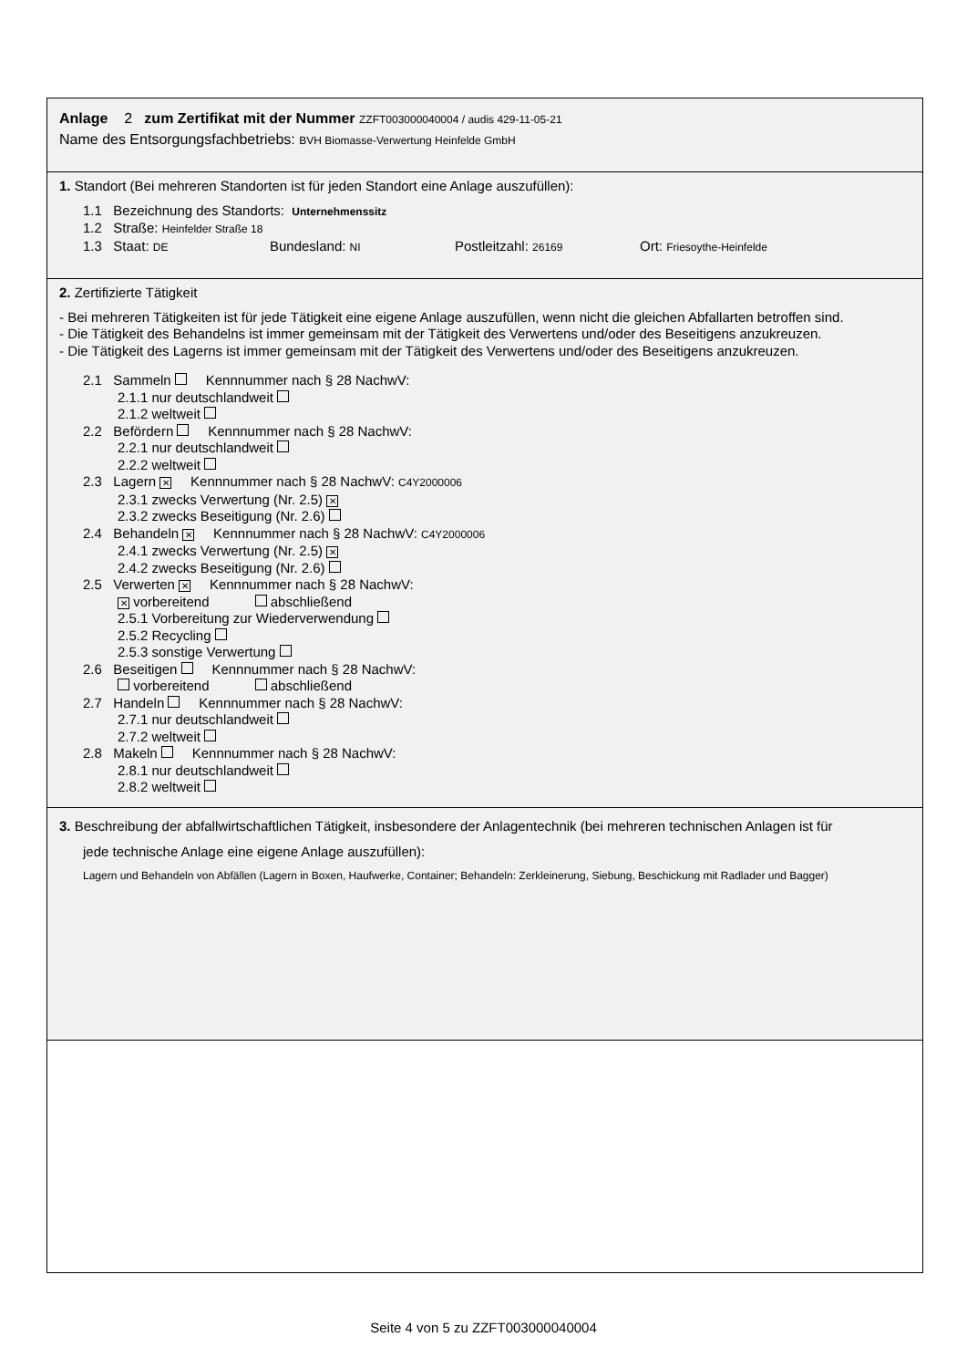Anlage 2 zum Zertifikat mit der Nummer ZZFT003000040004 / audis 429-11-05-21
Name des Entsorgungsfachbetriebs: BVH Biomasse-Verwertung Heinfelde GmbH
1. Standort (Bei mehreren Standorten ist für jeden Standort eine Anlage auszufüllen):
1.1 Bezeichnung des Standorts: Unternehmenssitz
1.2 Straße: Heinfelder Straße 18
1.3 Staat: DE Bundesland: NI Postleitzahl: 26169 Ort: Friesoythe-Heinfelde
2. Zertifizierte Tätigkeit
- Bei mehreren Tätigkeiten ist für jede Tätigkeit eine eigene Anlage auszufüllen, wenn nicht die gleichen Abfallarten betroffen sind.
- Die Tätigkeit des Behandelns ist immer gemeinsam mit der Tätigkeit des Verwertens und/oder des Beseitigens anzukreuzen.
- Die Tätigkeit des Lagerns ist immer gemeinsam mit der Tätigkeit des Verwertens und/oder des Beseitigens anzukreuzen.
2.1 Sammeln Kennnummer nach § 28 NachwV:
2.1.1 nur deutschlandweit
2.1.2 weltweit
2.2 Befördern Kennnummer nach § 28 NachwV:
2.2.1 nur deutschlandweit
2.2.2 weltweit
2.3 Lagern ✕ Kennnummer nach § 28 NachwV: C4Y2000006
2.3.1 zwecks Verwertung (Nr. 2.5) ✕
2.3.2 zwecks Beseitigung (Nr. 2.6)
2.4 Behandeln ✕ Kennnummer nach § 28 NachwV: C4Y2000006
2.4.1 zwecks Verwertung (Nr. 2.5) ✕
2.4.2 zwecks Beseitigung (Nr. 2.6)
2.5 Verwerten ✕ Kennnummer nach § 28 NachwV:
✕ vorbereitend abschließend
2.5.1 Vorbereitung zur Wiederverwendung
2.5.2 Recycling
2.5.3 sonstige Verwertung
2.6 Beseitigen Kennnummer nach § 28 NachwV:
vorbereitend abschließend
2.7 Handeln Kennnummer nach § 28 NachwV:
2.7.1 nur deutschlandweit
2.7.2 weltweit
2.8 Makeln Kennnummer nach § 28 NachwV:
2.8.1 nur deutschlandweit
2.8.2 weltweit
3. Beschreibung der abfallwirtschaftlichen Tätigkeit, insbesondere der Anlagentechnik (bei mehreren technischen Anlagen ist für
jede technische Anlage eine eigene Anlage auszufüllen):
Lagern und Behandeln von Abfällen (Lagern in Boxen, Haufwerke, Container; Behandeln: Zerkleinerung, Siebung, Beschickung mit Radlader und Bagger)
Seite 4 von 5 zu ZZFT003000040004